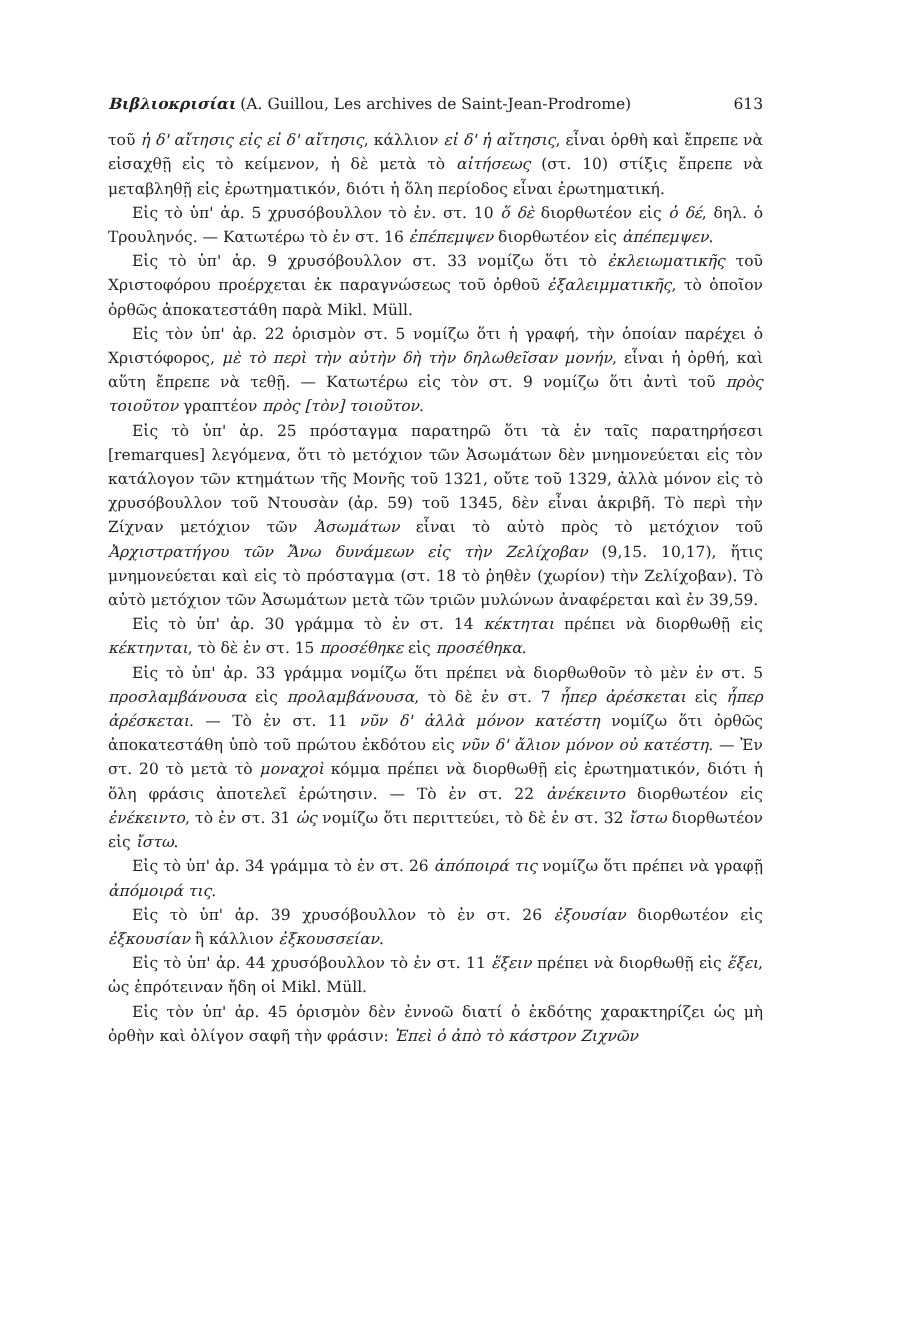Βιβλιοκρισίαι (A. Guillou, Les archives de Saint-Jean-Prodrome) 613
τοῦ ἡ δ' αἴτησις εἰς εἰ δ' αἴτησις, κάλλιον εἰ δ' ἡ αἴτησις, εἶναι ὀρθὴ καὶ ἔπρεπε νὰ εἰσαχθῇ εἰς τὸ κείμενον, ἡ δὲ μετὰ τὸ αἰτήσεως (στ. 10) στίξις ἔπρεπε νὰ μεταβληθῇ εἰς ἐρωτηματικόν, διότι ἡ ὅλη περίοδος εἶναι ἐρωτηματική.
Εἰς τὸ ὑπ' ἀρ. 5 χρυσόβουλλον τὸ ἐν. στ. 10 ὅ δὲ διορθωτέον εἰς ὁ δέ, δηλ. ὁ Τρουληνός. — Κατωτέρω τὸ ἐν στ. 16 ἐπέπεμψεν διορθωτέον εἰς ἀπέπεμψεν.
Εἰς τὸ ὑπ' ἀρ. 9 χρυσόβουλλον στ. 33 νομίζω ὅτι τὸ ἐκλειωματικῆς τοῦ Χριστοφόρου προέρχεται ἐκ παραγνώσεως τοῦ ὀρθοῦ ἐξαλειμματικῆς, τὸ ὁποῖον ὀρθῶς ἀποκατεστάθη παρὰ Mikl. Müll.
Εἰς τὸν ὑπ' ἀρ. 22 ὁρισμὸν στ. 5 νομίζω ὅτι ἡ γραφή, τὴν ὁποίαν παρέχει ὁ Χριστόφορος, μὲ τὸ περὶ τὴν αὐτὴν δὴ τὴν δηλωθεῖσαν μονήν, εἶναι ἡ ὀρθή, καὶ αὕτη ἔπρεπε νὰ τεθῇ. — Κατωτέρω εἰς τὸν στ. 9 νομίζω ὅτι ἀντὶ τοῦ πρὸς τοιοῦτον γραπτέον πρὸς [τὸν] τοιοῦτον.
Εἰς τὸ ὑπ' ἀρ. 25 πρόσταγμα παρατηρῶ ὅτι τὰ ἐν ταῖς παρατηρήσεσι [remarques] λεγόμενα, ὅτι τὸ μετόχιον τῶν Ἀσωμάτων δὲν μνημονεύεται εἰς τὸν κατάλογον τῶν κτημάτων τῆς Μονῆς τοῦ 1321, οὔτε τοῦ 1329, ἀλλὰ μόνον εἰς τὸ χρυσόβουλλον τοῦ Ντουσὰν (ἀρ. 59) τοῦ 1345, δὲν εἶναι ἀκριβῆ. Τὸ περὶ τὴν Ζίχναν μετόχιον τῶν Ἀσωμάτων εἶναι τὸ αὐτὸ πρὸς τὸ μετόχιον τοῦ Ἀρχιστρατήγου τῶν Ἄνω δυνάμεων εἰς τὴν Ζελίχοβαν (9,15. 10,17), ἥτις μνημονεύεται καὶ εἰς τὸ πρόσταγμα (στ. 18 τὸ ῥηθὲν (χωρίον) τὴν Ζελίχοβαν). Τὸ αὐτὸ μετόχιον τῶν Ἀσωμάτων μετὰ τῶν τριῶν μυλώνων ἀναφέρεται καὶ ἐν 39,59.
Εἰς τὸ ὑπ' ἀρ. 30 γράμμα τὸ ἐν στ. 14 κέκτηται πρέπει νὰ διορθωθῇ εἰς κέκτηνται, τὸ δὲ ἐν στ. 15 προσέθηκε εἰς προσέθηκα.
Εἰς τὸ ὑπ' ἀρ. 33 γράμμα νομίζω ὅτι πρέπει νὰ διορθωθοῦν τὸ μὲν ἐν στ. 5 προσλαμβάνουσα εἰς προλαμβάνουσα, τὸ δὲ ἐν στ. 7 ἧπερ ἀρέσκεται εἰς ἧπερ ἀρέσκεται. — Τὸ ἐν στ. 11 νῦν δ' ἀλλὰ μόνον κατέστη νομίζω ὅτι ὀρθῶς ἀποκατεστάθη ὑπὸ τοῦ πρώτου ἐκδότου εἰς νῦν δ' ἄλιον μόνον οὐ κατέστη. — Ἐν στ. 20 τὸ μετὰ τὸ μοναχοὶ κόμμα πρέπει νὰ διορθωθῇ εἰς ἐρωτηματικόν, διότι ἡ ὅλη φράσις ἀποτελεῖ ἐρώτησιν. — Τὸ ἐν στ. 22 ἀνέκειντο διορθωτέον εἰς ἐνέκειντο, τὸ ἐν στ. 31 ὡς νομίζω ὅτι περιττεύει, τὸ δὲ ἐν στ. 32 ἴστω διορθωτέον εἰς ἴστω.
Εἰς τὸ ὑπ' ἀρ. 34 γράμμα τὸ ἐν στ. 26 ἀπόποιρά τις νομίζω ὅτι πρέπει νὰ γραφῇ ἀπόμοιρά τις.
Εἰς τὸ ὑπ' ἀρ. 39 χρυσόβουλλον τὸ ἐν στ. 26 ἐξουσίαν διορθωτέον εἰς ἐξκουσίαν ἢ κάλλιον ἐξκουσσείαν.
Εἰς τὸ ὑπ' ἀρ. 44 χρυσόβουλλον τὸ ἐν στ. 11 ἕξειν πρέπει νὰ διορθωθῇ εἰς ἕξει, ὡς ἐπρότειναν ἤδη οἱ Mikl. Müll.
Εἰς τὸν ὑπ' ἀρ. 45 ὁρισμὸν δὲν ἐννοῶ διατί ὁ ἐκδότης χαρακτηρίζει ὡς μὴ ὀρθὴν καὶ ὀλίγον σαφῆ τὴν φράσιν: Ἐπεὶ ὁ ἀπὸ τὸ κάστρον Ζιχνῶν